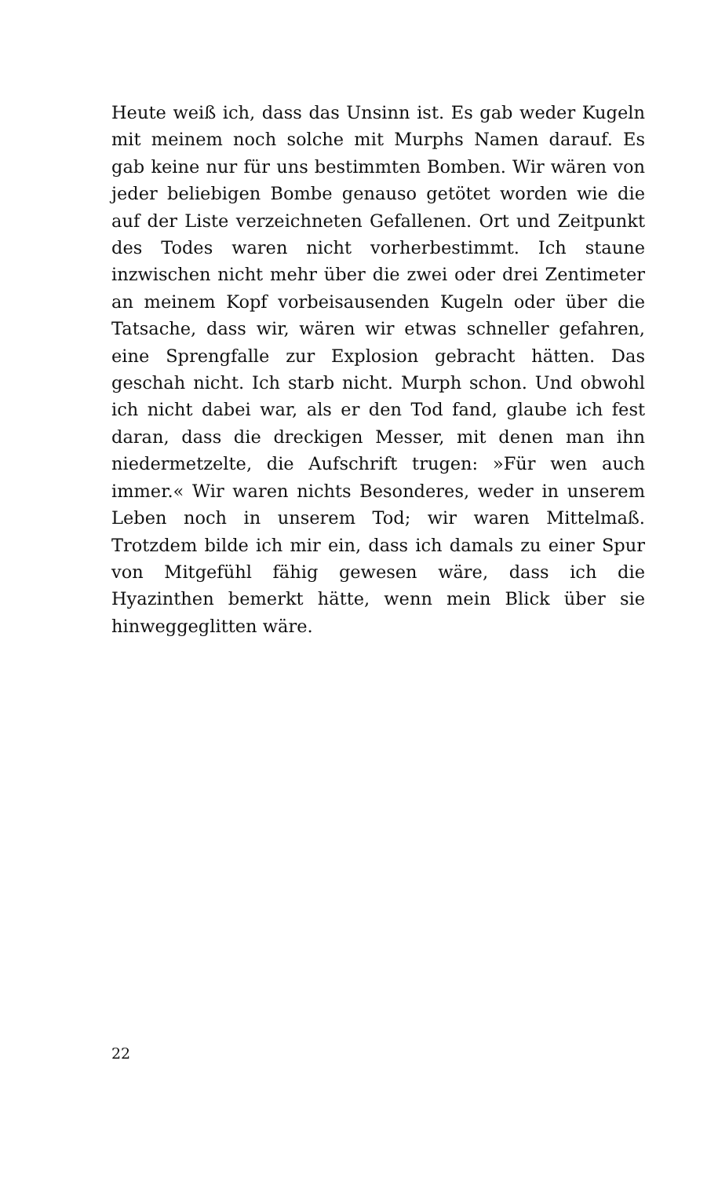Heute weiß ich, dass das Unsinn ist. Es gab weder Kugeln mit meinem noch solche mit Murphs Namen darauf. Es gab keine nur für uns bestimmten Bomben. Wir wären von jeder beliebigen Bombe genauso getötet worden wie die auf der Liste verzeichneten Gefallenen. Ort und Zeitpunkt des Todes waren nicht vorherbestimmt. Ich staune inzwischen nicht mehr über die zwei oder drei Zentimeter an meinem Kopf vorbeisausenden Kugeln oder über die Tatsache, dass wir, wären wir etwas schneller gefahren, eine Sprengfalle zur Explosion gebracht hätten. Das geschah nicht. Ich starb nicht. Murph schon. Und obwohl ich nicht dabei war, als er den Tod fand, glaube ich fest daran, dass die dreckigen Messer, mit denen man ihn niedermetzelte, die Aufschrift trugen: »Für wen auch immer.« Wir waren nichts Besonderes, weder in unserem Leben noch in unserem Tod; wir waren Mittelmaß. Trotzdem bilde ich mir ein, dass ich damals zu einer Spur von Mitgefühl fähig gewesen wäre, dass ich die Hyazinthen bemerkt hätte, wenn mein Blick über sie hinweggeglitten wäre.
22